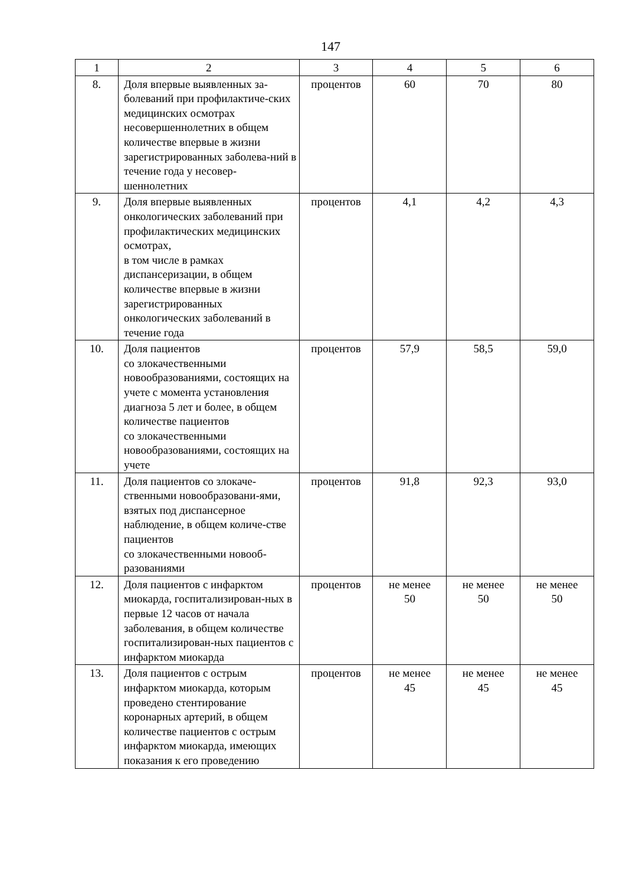147
| 1 | 2 | 3 | 4 | 5 | 6 |
| --- | --- | --- | --- | --- | --- |
| 8. | Доля впервые выявленных за-болеваний при профилактиче-ских медицинских осмотрах несовершеннолетних в общем количестве впервые в жизни зарегистрированных заболева-ний в течение года у несовер-шеннолетних | процентов | 60 | 70 | 80 |
| 9. | Доля впервые выявленных онкологических заболеваний при профилактических медицинских осмотрах, в том числе в рамках диспансеризации, в общем количестве впервые в жизни зарегистрированных онкологических заболеваний в течение года | процентов | 4,1 | 4,2 | 4,3 |
| 10. | Доля пациентов со злокачественными новообразованиями, состоящих на учете с момента установления диагноза 5 лет и более, в общем количестве пациентов со злокачественными новообразованиями, состоящих на учете | процентов | 57,9 | 58,5 | 59,0 |
| 11. | Доля пациентов со злокаче-ственными новообразовани-ями, взятых под диспансерное наблюдение, в общем количе-стве пациентов со злокачественными новооб-разованиями | процентов | 91,8 | 92,3 | 93,0 |
| 12. | Доля пациентов с инфарктом миокарда, госпитализирован-ных в первые 12 часов от начала заболевания, в общем количестве госпитализирован-ных пациентов с инфарктом миокарда | процентов | не менее 50 | не менее 50 | не менее 50 |
| 13. | Доля пациентов с острым инфарктом миокарда, которым проведено стентирование коронарных артерий, в общем количестве пациентов с острым инфарктом миокарда, имеющих показания к его проведению | процентов | не менее 45 | не менее 45 | не менее 45 |